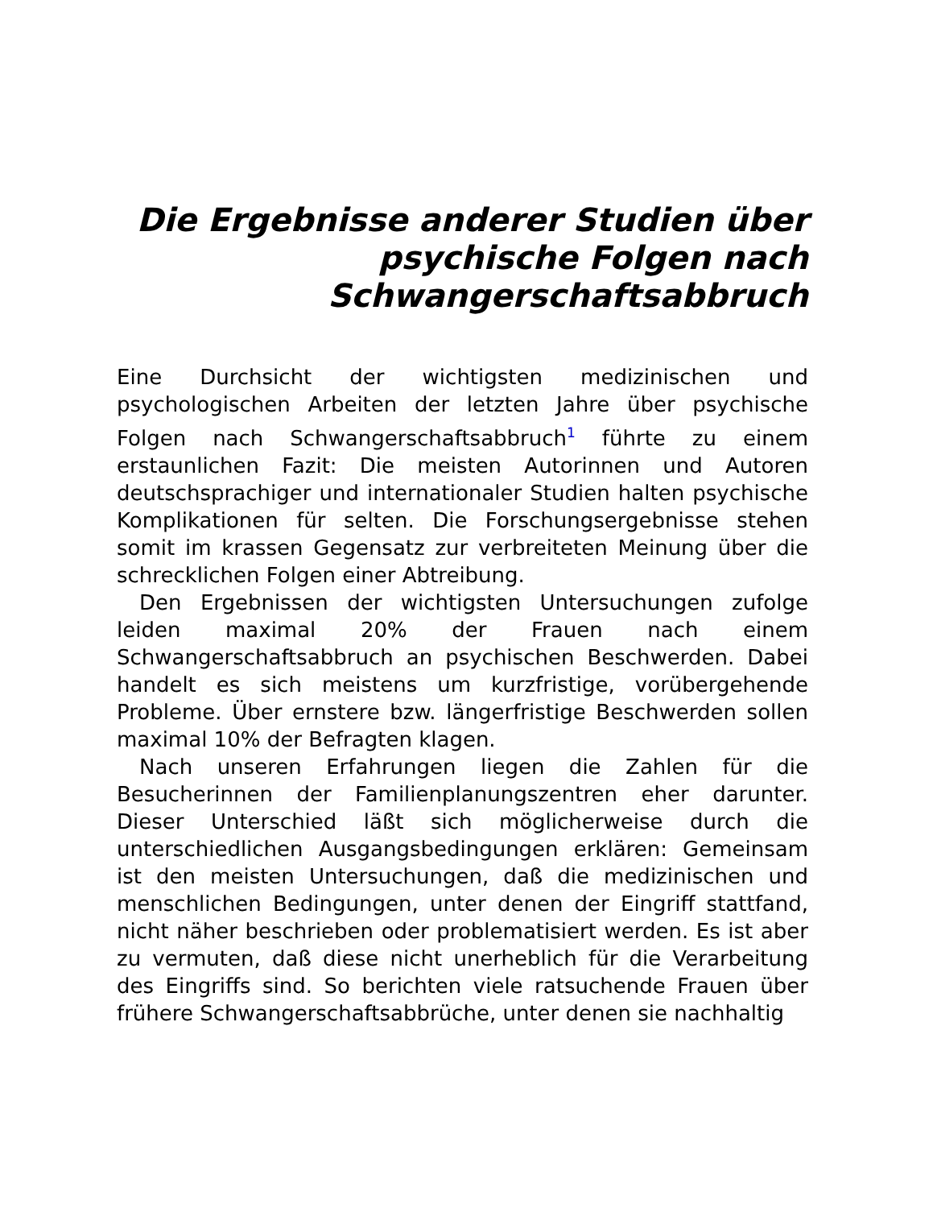Die Ergebnisse anderer Studien über psychische Folgen nach Schwangerschaftsabbruch
Eine Durchsicht der wichtigsten medizinischen und psychologischen Arbeiten der letzten Jahre über psychische Folgen nach Schwangerschaftsabbruch<sup>1</sup> führte zu einem erstaunlichen Fazit: Die meisten Autorinnen und Autoren deutschsprachiger und internationaler Studien halten psychische Komplikationen für selten. Die Forschungsergebnisse stehen somit im krassen Gegensatz zur verbreiteten Meinung über die schrecklichen Folgen einer Abtreibung.
Den Ergebnissen der wichtigsten Untersuchungen zufolge leiden maximal 20% der Frauen nach einem Schwangerschaftsabbruch an psychischen Beschwerden. Dabei handelt es sich meistens um kurzfristige, vorübergehende Probleme. Über ernstere bzw. längerfristige Beschwerden sollen maximal 10% der Befragten klagen.
Nach unseren Erfahrungen liegen die Zahlen für die Besucherinnen der Familienplanungszentren eher darunter. Dieser Unterschied läßt sich möglicherweise durch die unterschiedlichen Ausgangsbedingungen erklären: Gemeinsam ist den meisten Untersuchungen, daß die medizinischen und menschlichen Bedingungen, unter denen der Eingriff stattfand, nicht näher beschrieben oder problematisiert werden. Es ist aber zu vermuten, daß diese nicht unerheblich für die Verarbeitung des Eingriffs sind. So berichten viele ratsuchende Frauen über frühere Schwangerschaftsabbrüche, unter denen sie nachhaltig